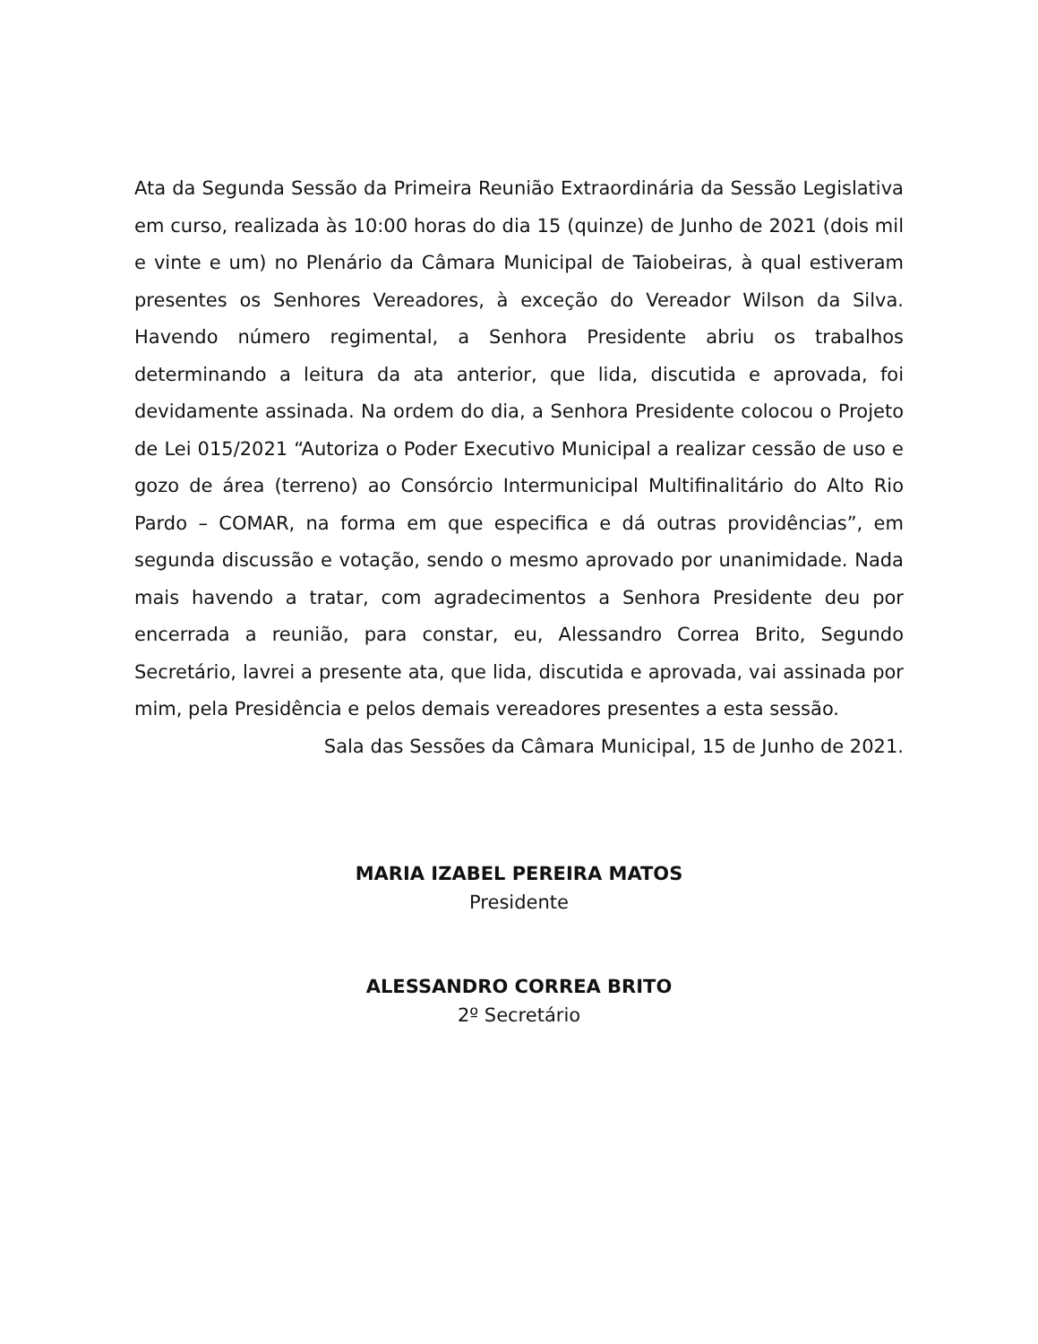Ata da Segunda Sessão da Primeira Reunião Extraordinária da Sessão Legislativa em curso, realizada às 10:00 horas do dia 15 (quinze) de Junho de 2021 (dois mil e vinte e um) no Plenário da Câmara Municipal de Taiobeiras, à qual estiveram presentes os Senhores Vereadores, à exceção do Vereador Wilson da Silva. Havendo número regimental, a Senhora Presidente abriu os trabalhos determinando a leitura da ata anterior, que lida, discutida e aprovada, foi devidamente assinada. Na ordem do dia, a Senhora Presidente colocou o Projeto de Lei 015/2021 “Autoriza o Poder Executivo Municipal a realizar cessão de uso e gozo de área (terreno) ao Consórcio Intermunicipal Multifinalitário do Alto Rio Pardo – COMAR, na forma em que especifica e dá outras providências”, em segunda discussão e votação, sendo o mesmo aprovado por unanimidade. Nada mais havendo a tratar, com agradecimentos a Senhora Presidente deu por encerrada a reunião, para constar, eu, Alessandro Correa Brito, Segundo Secretário, lavrei a presente ata, que lida, discutida e aprovada, vai assinada por mim, pela Presidência e pelos demais vereadores presentes a esta sessão.
Sala das Sessões da Câmara Municipal, 15 de Junho de 2021.
MARIA IZABEL PEREIRA MATOS
Presidente
ALESSANDRO CORREA BRITO
2º Secretário